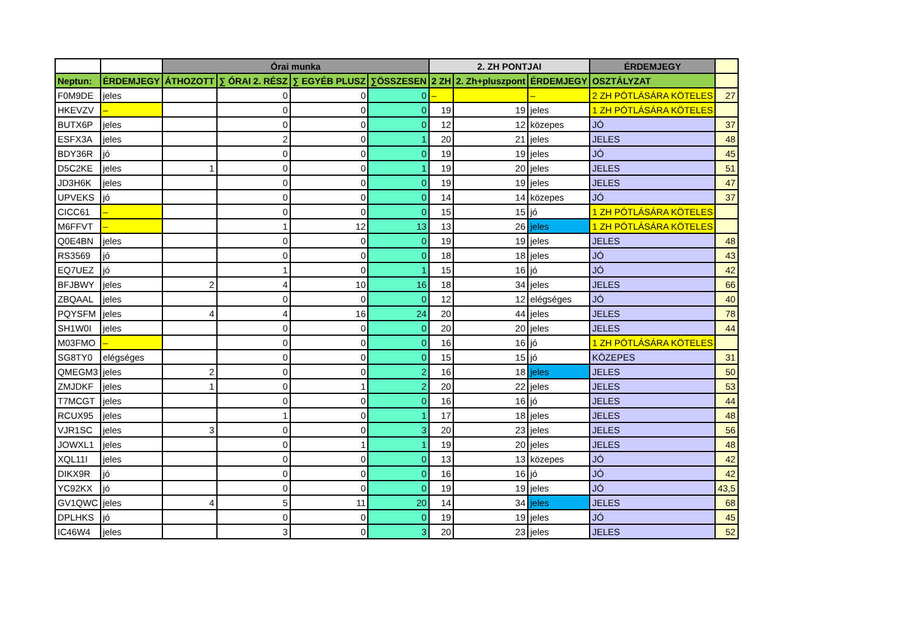| | | Órai munka | | | | 2. ZH PONTJAI | | | ÉRDEMJEGY | |
| --- | --- | --- | --- | --- | --- | --- | --- | --- | --- | --- |
| Neptun: | ÉRDEMJEGY | ÁTHOZOTT | ∑ ÓRAI 2. RÉSZ | ∑ EGYÉB PLUSZ | ∑ÖSSZESEN | 2 ZH | 2. Zh+pluszpont | ÉRDEMJEGY | OSZTÁLYZAT | |
| F0M9DE | jeles | | 0 | 0 | 0 | – | | – | 2 ZH PÓTLÁSÁRA KÖTELES | 27 |
| HKEVZV | – | | 0 | 0 | 0 | 19 | 19 | jeles | 1 ZH PÓTLÁSÁRA KÖTELES | |
| BUTX6P | jeles | | 0 | 0 | 0 | 12 | 12 | közepes | JÓ | 37 |
| ESFX3A | jeles | | 2 | 0 | 1 | 20 | 21 | jeles | JELES | 48 |
| BDY36R | jó | | 0 | 0 | 0 | 19 | 19 | jeles | JÓ | 45 |
| D5C2KE | jeles | 1 | 0 | 0 | 1 | 19 | 20 | jeles | JELES | 51 |
| JD3H6K | jeles | | 0 | 0 | 0 | 19 | 19 | jeles | JELES | 47 |
| UPVEKS | jó | | 0 | 0 | 0 | 14 | 14 | közepes | JÓ | 37 |
| CICC61 | – | | 0 | 0 | 0 | 15 | 15 | jó | 1 ZH PÓTLÁSÁRA KÖTELES | |
| M6FFVT | – | | 1 | 12 | 13 | 13 | 26 | jeles | 1 ZH PÓTLÁSÁRA KÖTELES | |
| Q0E4BN | jeles | | 0 | 0 | 0 | 19 | 19 | jeles | JELES | 48 |
| RS3569 | jó | | 0 | 0 | 0 | 18 | 18 | jeles | JÓ | 43 |
| EQ7UEZ | jó | | 1 | 0 | 1 | 15 | 16 | jó | JÓ | 42 |
| BFJBWY | jeles | 2 | 4 | 10 | 16 | 18 | 34 | jeles | JELES | 66 |
| ZBQAAL | jeles | | 0 | 0 | 0 | 12 | 12 | elégséges | JÓ | 40 |
| PQYSFM | jeles | 4 | 4 | 16 | 24 | 20 | 44 | jeles | JELES | 78 |
| SH1W0I | jeles | | 0 | 0 | 0 | 20 | 20 | jeles | JELES | 44 |
| M03FMO | – | | 0 | 0 | 0 | 16 | 16 | jó | 1 ZH PÓTLÁSÁRA KÖTELES | |
| SG8TY0 | elégséges | | 0 | 0 | 0 | 15 | 15 | jó | KÖZEPES | 31 |
| QMEGM3 | jeles | 2 | 0 | 0 | 2 | 16 | 18 | jeles | JELES | 50 |
| ZMJDKF | jeles | 1 | 0 | 1 | 2 | 20 | 22 | jeles | JELES | 53 |
| T7MCGT | jeles | | 0 | 0 | 0 | 16 | 16 | jó | JELES | 44 |
| RCUX95 | jeles | | 1 | 0 | 1 | 17 | 18 | jeles | JELES | 48 |
| VJR1SC | jeles | 3 | 0 | 0 | 3 | 20 | 23 | jeles | JELES | 56 |
| JOWXL1 | jeles | | 0 | 1 | 1 | 19 | 20 | jeles | JELES | 48 |
| XQL11I | jeles | | 0 | 0 | 0 | 13 | 13 | közepes | JÓ | 42 |
| DIKX9R | jó | | 0 | 0 | 0 | 16 | 16 | jó | JÓ | 42 |
| YC92KX | jó | | 0 | 0 | 0 | 19 | 19 | jeles | JÓ | 43,5 |
| GV1QWC | jeles | 4 | 5 | 11 | 20 | 14 | 34 | jeles | JELES | 68 |
| DPLHKS | jó | | 0 | 0 | 0 | 19 | 19 | jeles | JÓ | 45 |
| IC46W4 | jeles | | 3 | 0 | 3 | 20 | 23 | jeles | JELES | 52 |